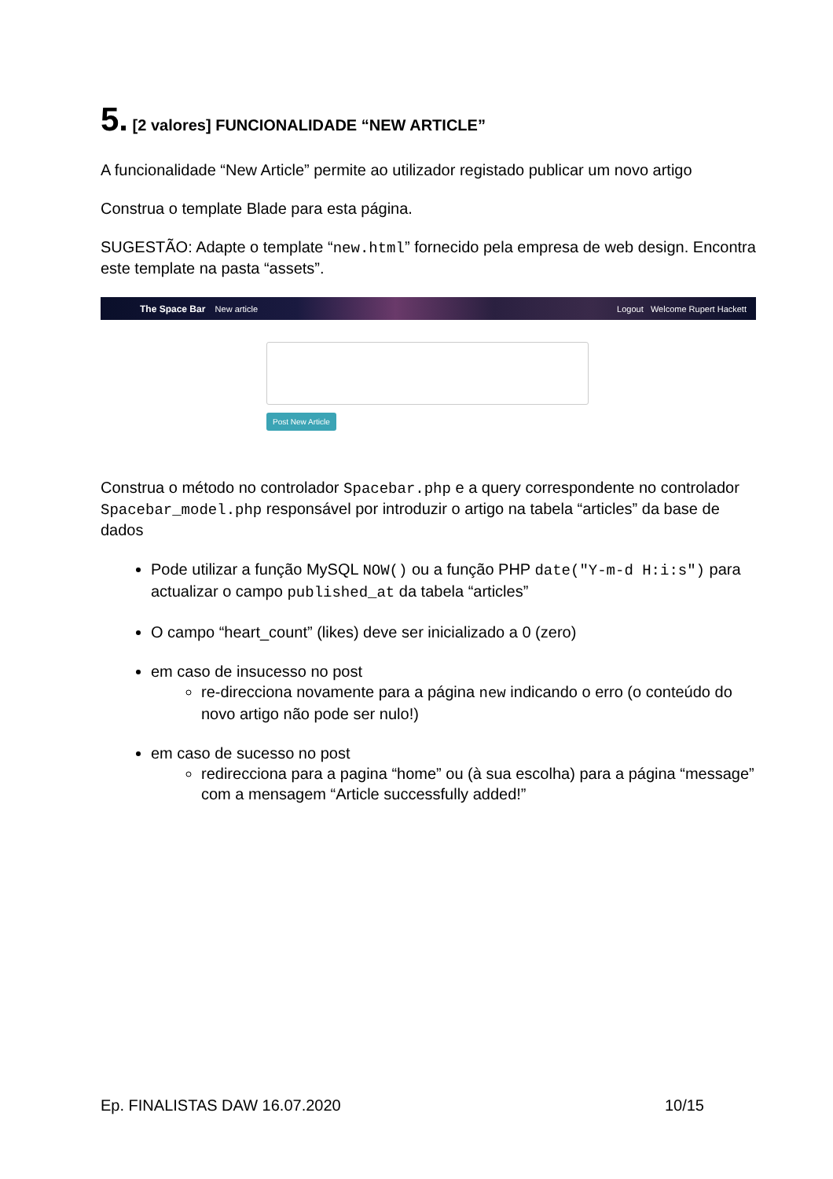5. [2 valores] FUNCIONALIDADE “NEW ARTICLE”
A funcionalidade “New Article” permite ao utilizador registado publicar um novo artigo
Construa o template Blade para esta página.
SUGESTÃO: Adapte o template “new.html” fornecido pela empresa de web design. Encontra este template na pasta “assets”.
The Space Bar New article Logout Welcome Rupert Hackett
Post New Article
Construa o método no controlador Spacebar.php e a query correspondente no controlador Spacebar_model.php responsável por introduzir o artigo na tabela “articles” da base de dados
Pode utilizar a função MySQL NOW() ou a função PHP date("Y-m-d H:i:s") para actualizar o campo published_at da tabela “articles”
O campo “heart_count” (likes) deve ser inicializado a 0 (zero)
em caso de insucesso no post
re-direcciona novamente para a página new indicando o erro (o conteúdo do novo artigo não pode ser nulo!)
em caso de sucesso no post
redirecciona para a pagina “home” ou (à sua escolha) para a página “message” com a mensagem “Article successfully added!”
Ep. FINALISTAS DAW 16.07.2020 10/15